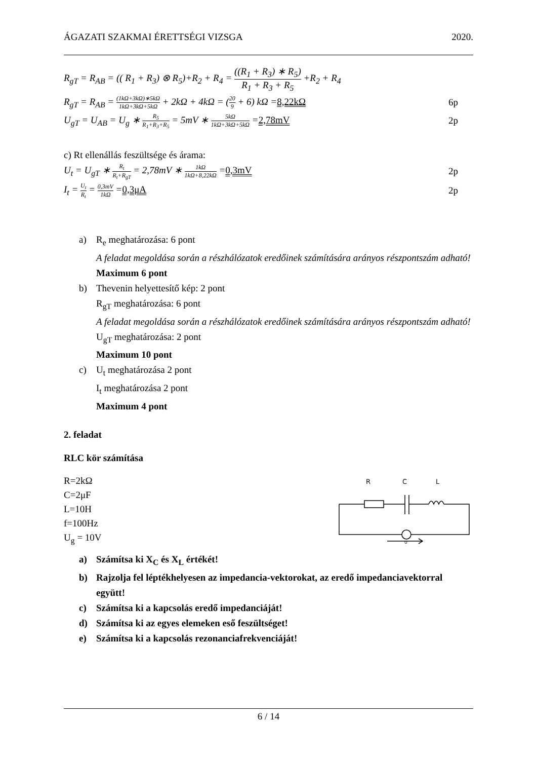ÁGAZATI SZAKMAI ÉRETTSÉGI VIZSGA 2020.
R<sub>gT</sub> = R<sub>AB</sub> = (( R<sub>1</sub> + R<sub>3</sub>) ⊗ R<sub>5</sub>)+R<sub>2</sub> + R<sub>4</sub> = ((R<sub>1</sub> + R<sub>3</sub>) ∗ R<sub>5</sub>) R<sub>1</sub> + R<sub>3</sub> + R<sub>5</sub> +R<sub>2</sub> + R<sub>4</sub>
R<sub>gT</sub> = R<sub>AB</sub> = (1kΩ+3kΩ)∗5kΩ 1kΩ+3kΩ+5kΩ + 2kΩ + 4kΩ = (20 9 + 6) kΩ =8,22kΩ 6p
U<sub>gT</sub> = U<sub>AB</sub> = U<sub>g</sub> ∗ R<sub>5</sub> R<sub>1</sub>+R<sub>3</sub>+R<sub>5</sub> = 5mV ∗ 5kΩ 1kΩ+3kΩ+5kΩ =2,78mV 2p
c) Rt ellenállás feszültsége és árama:
U<sub>t</sub> = U<sub>gT</sub> ∗ R<sub>t</sub> R<sub>t</sub>+R<sub>gT</sub> = 2,78mV ∗ 1kΩ 1kΩ+8,22kΩ =0,3mV 2p
I<sub>t</sub> = U<sub>t</sub> R<sub>t</sub> = 0,3mV 1kΩ =0,3μA 2p
a) R<sub>e</sub> meghatározása: 6 pont
A feladat megoldása során a részhálózatok eredőinek számítására arányos részpontszám adható!
Maximum 6 pont
b) Thevenin helyettesítő kép: 2 pont
R<sub>gT</sub> meghatározása: 6 pont
A feladat megoldása során a részhálózatok eredőinek számítására arányos részpontszám adható!
U<sub>gT</sub> meghatározása: 2 pont
Maximum 10 pont
c) U<sub>t</sub> meghatározása 2 pont
I<sub>t</sub> meghatározása 2 pont
Maximum 4 pont
2. feladat
RLC kör számítása
R=2kΩ
C=2μF
L=10H
f=100Hz
U<sub>g</sub> = 10V
R
C
L
U
a) Számítsa ki X<sub>C</sub> és X<sub>L</sub> értékét!
b) Rajzolja fel léptékhelyesen az impedancia-vektorokat, az eredő impedanciavektorral együtt!
c) Számítsa ki a kapcsolás eredő impedanciáját!
d) Számítsa ki az egyes elemeken eső feszültséget!
e) Számítsa ki a kapcsolás rezonanciafrekvenciáját!
6 / 14